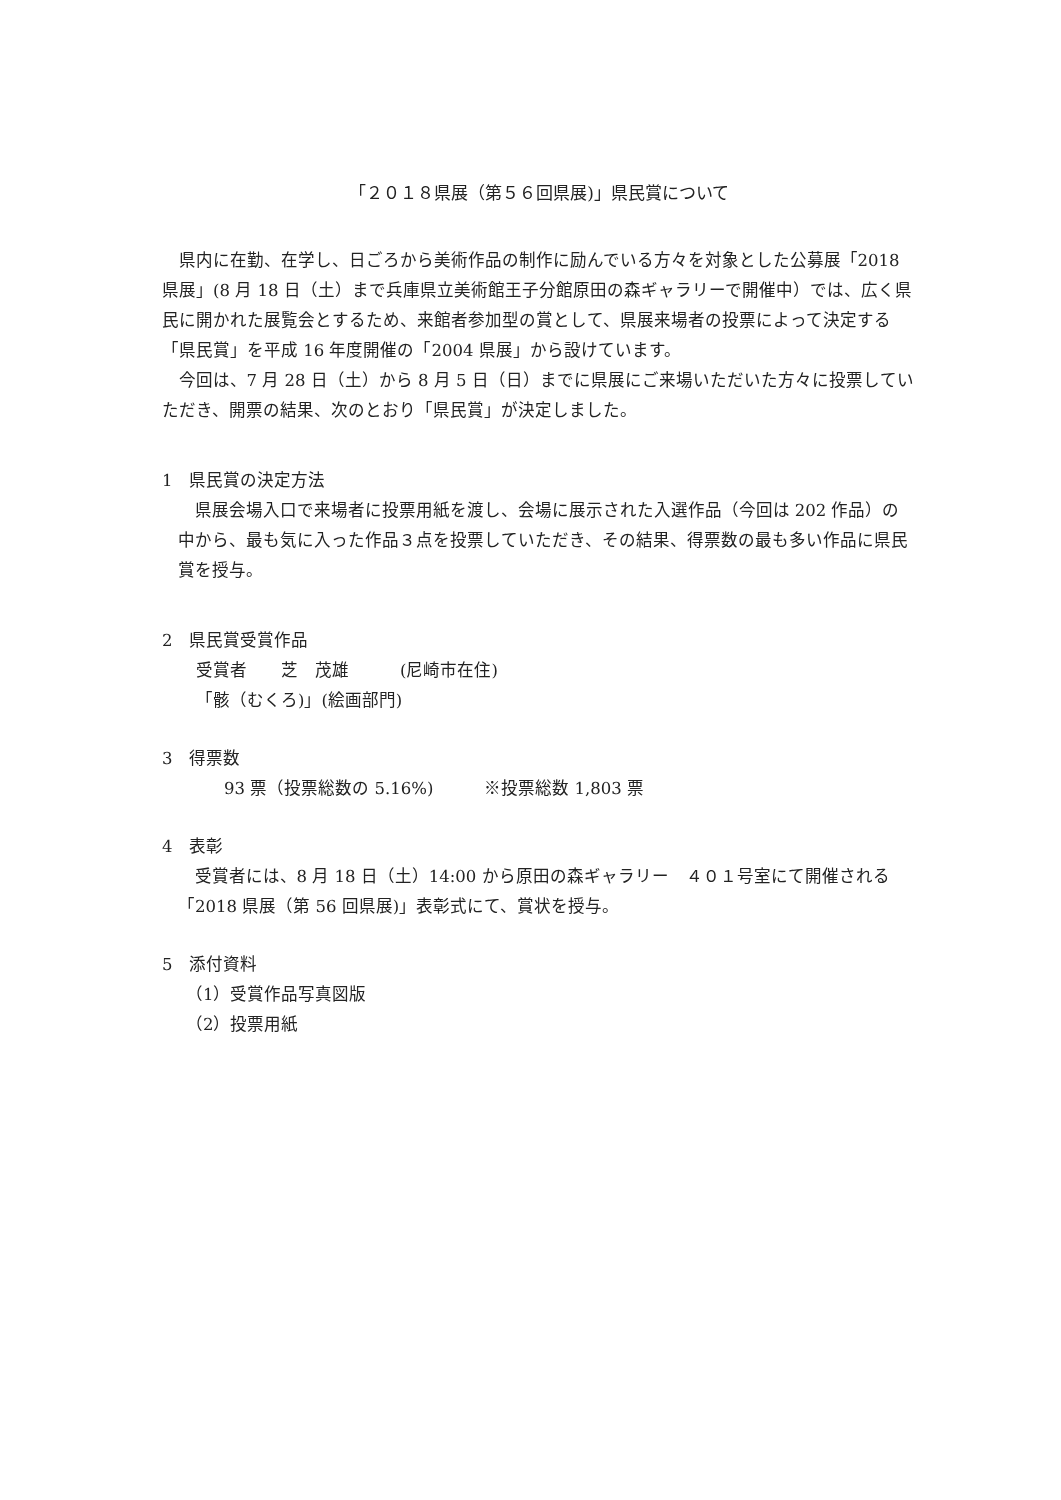「２０１８県展（第５６回県展)」県民賞について
県内に在勤、在学し、日ごろから美術作品の制作に励んでいる方々を対象とした公募展「2018 県展」(8 月 18 日（土）まで兵庫県立美術館王子分館原田の森ギャラリーで開催中）では、広く県民に開かれた展覧会とするため、来館者参加型の賞として、県展来場者の投票によって決定する「県民賞」を平成 16 年度開催の「2004 県展」から設けています。
今回は、7 月 28 日（土）から 8 月 5 日（日）までに県展にご来場いただいた方々に投票していただき、開票の結果、次のとおり「県民賞」が決定しました。
1　県民賞の決定方法
県展会場入口で来場者に投票用紙を渡し、会場に展示された入選作品（今回は 202 作品）の中から、最も気に入った作品３点を投票していただき、その結果、得票数の最も多い作品に県民賞を授与。
2　県民賞受賞作品
受賞者　　芝　茂雄　　　(尼崎市在住)
「骸（むくろ)」(絵画部門)
3　得票数
93 票（投票総数の 5.16%)　　　※投票総数 1,803 票
4　表彰
受賞者には、8 月 18 日（土）14:00 から原田の森ギャラリー　４０１号室にて開催される「2018 県展（第 56 回県展)」表彰式にて、賞状を授与。
5　添付資料
（1）受賞作品写真図版
（2）投票用紙